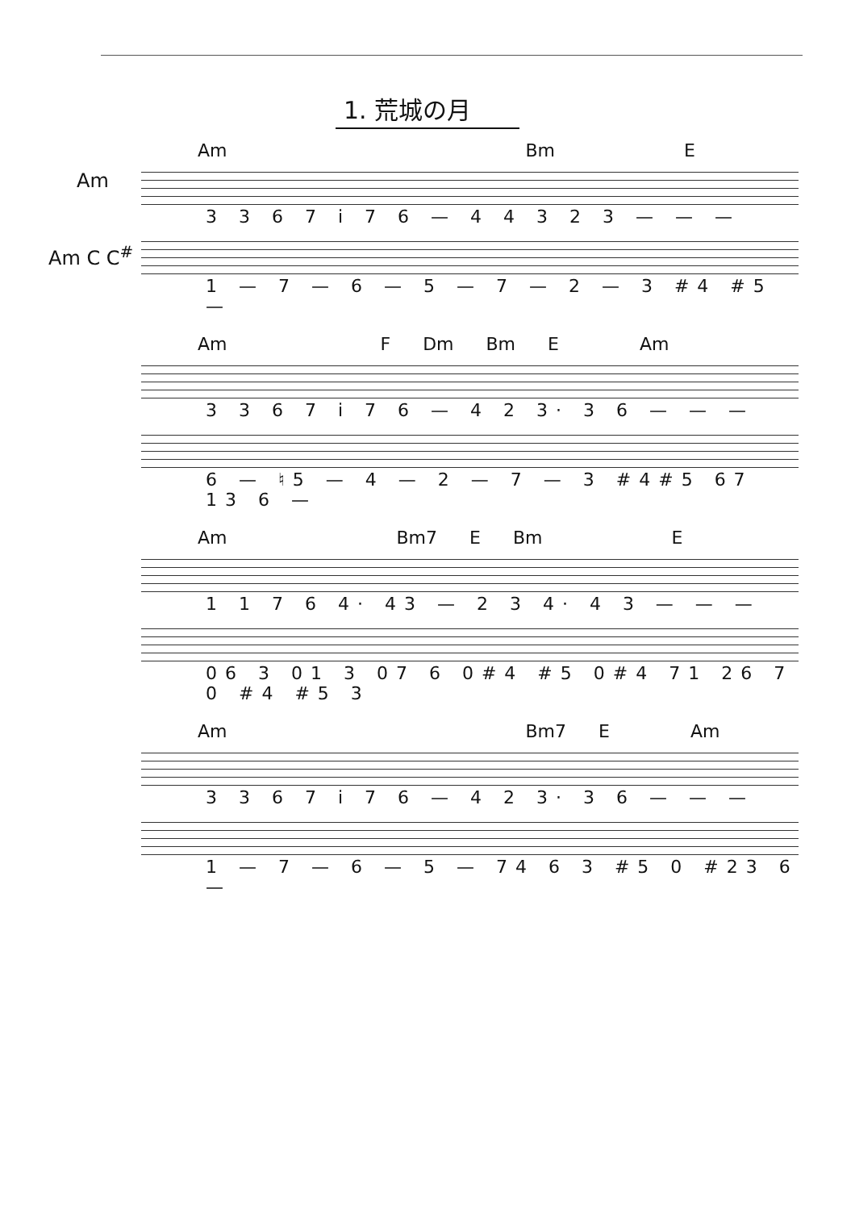1. 荒城の月
Am
Am C C<sup>#</sup>
Am Bm E
3 3 6 7 i 7 6 — 4 4 3 2 3 — — —
1 — 7 — 6 — 5 — 7 — 2 — 3 #4 #5 —
Am F Dm Bm E Am
3 3 6 7 i 7 6 — 4 2 3· 3 6 — — —
6 — ♮5 — 4 — 2 — 7 — 3 #4#5 67 13 6 —
Am Bm7 E Bm E
1 1 7 6 4· 43 — 2 3 4· 4 3 — — —
06 3 01 3 07 6 0#4 #5 0#4 71 26 7 0 #4 #5 3
Am Bm7 E Am
3 3 6 7 i 7 6 — 4 2 3· 3 6 — — —
1 — 7 — 6 — 5 — 74 6 3 #5 0 #23 6 —